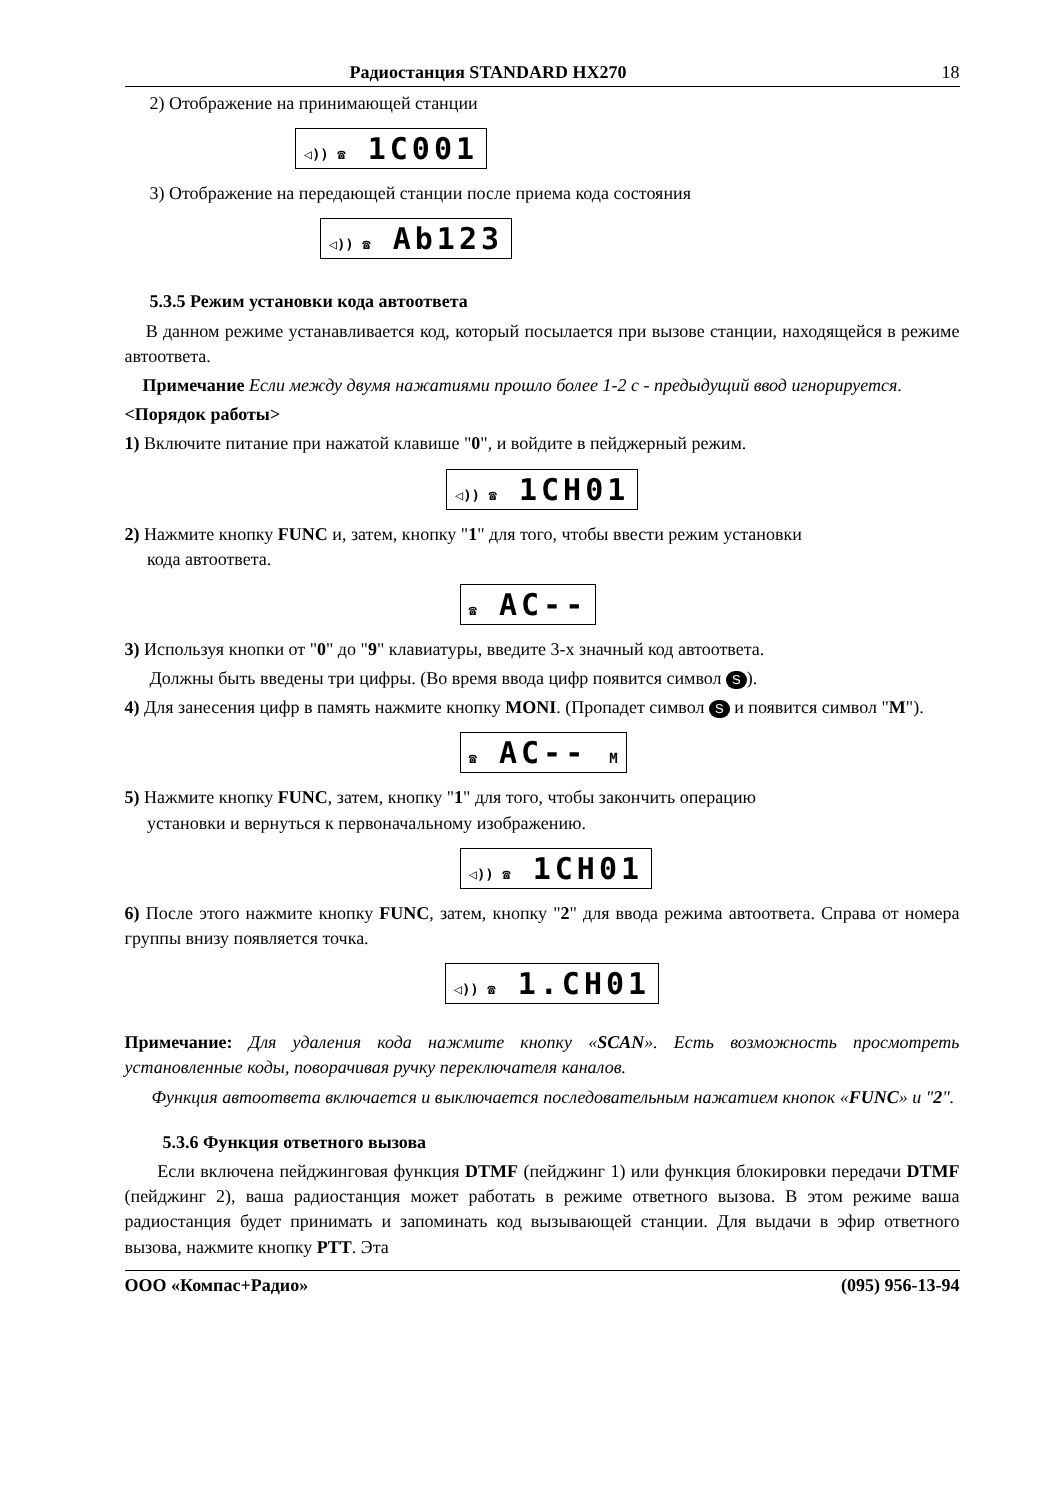Радиостанция STANDARD HX270 18
2) Отображение на принимающей станции
◁)) ☎ 1C001
3) Отображение на передающей станции после приема кода состояния
◁)) ☎ Ab123
5.3.5 Режим установки кода автоответа
В данном режиме устанавливается код, который посылается при вызове станции, находящейся в режиме автоответа.
Примечание Если между двумя нажатиями прошло более 1-2 с - предыдущий ввод игнорируется.
<Порядок работы>
1) Включите питание при нажатой клавише "0", и войдите в пейджерный режим.
◁)) ☎ 1CH01
2) Нажмите кнопку FUNC и, затем, кнопку "1" для того, чтобы ввести режим установки
кода автоответа.
☎ AC--
3) Используя кнопки от "0" до "9" клавиатуры, введите 3-х значный код автоответа.
Должны быть введены три цифры. (Во время ввода цифр появится символ S).
4) Для занесения цифр в память нажмите кнопку MONI. (Пропадет символ S и появится символ "M").
☎ AC-- M
5) Нажмите кнопку FUNC, затем, кнопку "1" для того, чтобы закончить операцию
установки и вернуться к первоначальному изображению.
◁)) ☎ 1CH01
6) После этого нажмите кнопку FUNC, затем, кнопку "2" для ввода режима автоответа. Справа от номера группы внизу появляется точка.
◁)) ☎ 1.CH01
Примечание: Для удаления кода нажмите кнопку «SCAN». Есть возможность просмотреть установленные коды, поворачивая ручку переключателя каналов.
Функция автоответа включается и выключается последовательным нажатием кнопок «FUNC» и "2".
5.3.6 Функция ответного вызова
Если включена пейджинговая функция DTMF (пейджинг 1) или функция блокировки передачи DTMF (пейджинг 2), ваша радиостанция может работать в режиме ответного вызова. В этом режиме ваша радиостанция будет принимать и запоминать код вызывающей станции. Для выдачи в эфир ответного вызова, нажмите кнопку PTT. Эта
ООО «Компас+Радио» (095) 956-13-94